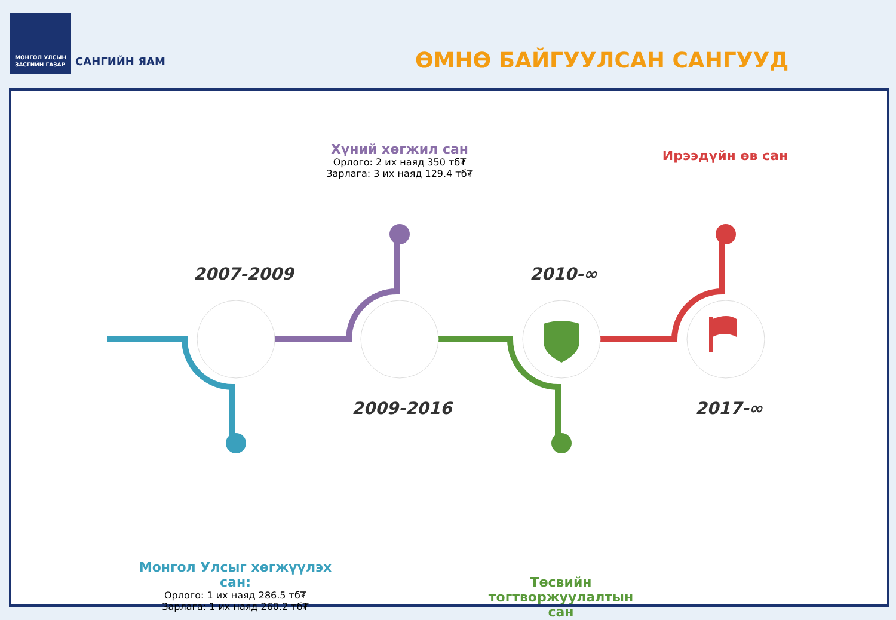МОНГОЛ УЛСЫН
ЗАСГИЙН ГАЗАР
САНГИЙН ЯАМ ӨМНӨ БАЙГУУЛСАН САНГУУД
2007-2009
2009-2016
2010-∞
2017-∞
Хүний хөгжил сан
Орлого: 2 их наяд 350 тб₮
Зарлага: 3 их наяд 129.4 тб₮
Ирээдүйн өв сан
Монгол Улсыг хөгжүүлэх сан:
Орлого: 1 их наяд 286.5 тб₮
Зарлага: 1 их наяд 260.2 тб₮
Төсвийн тогтворжуулалтын сан